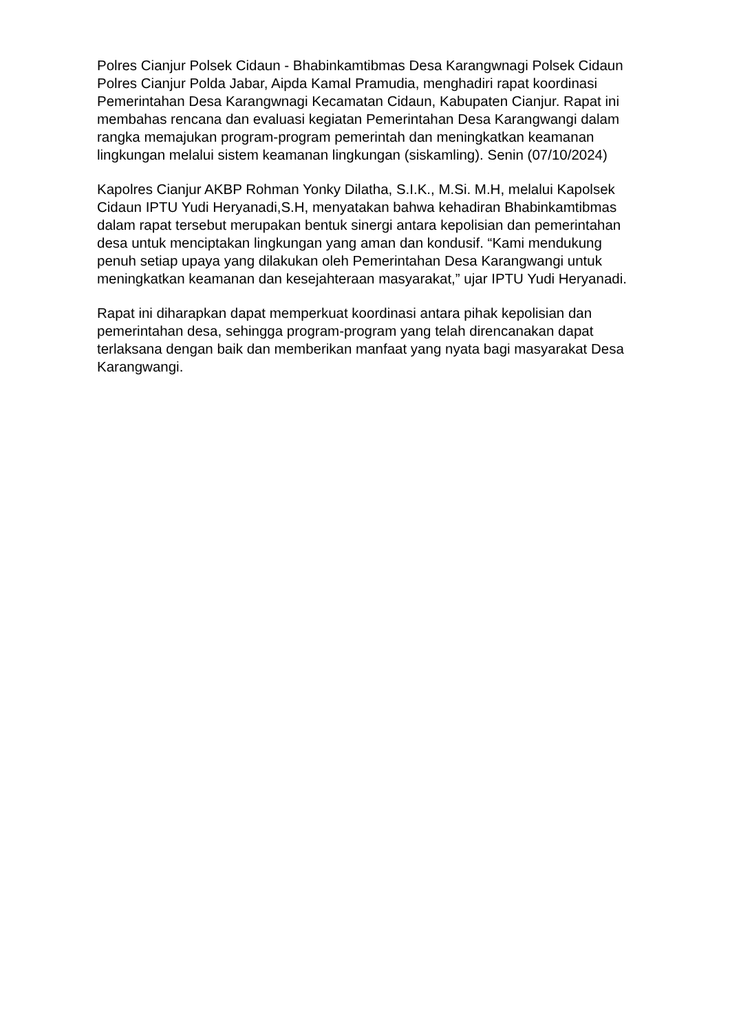Polres Cianjur Polsek Cidaun - Bhabinkamtibmas Desa Karangwnagi Polsek Cidaun Polres Cianjur Polda Jabar, Aipda Kamal Pramudia, menghadiri rapat koordinasi Pemerintahan Desa Karangwnagi Kecamatan Cidaun, Kabupaten Cianjur. Rapat ini membahas rencana dan evaluasi kegiatan Pemerintahan Desa Karangwangi dalam rangka memajukan program-program pemerintah dan meningkatkan keamanan lingkungan melalui sistem keamanan lingkungan (siskamling). Senin (07/10/2024)
Kapolres Cianjur AKBP Rohman Yonky Dilatha, S.I.K., M.Si. M.H, melalui Kapolsek Cidaun IPTU Yudi Heryanadi,S.H, menyatakan bahwa kehadiran Bhabinkamtibmas dalam rapat tersebut merupakan bentuk sinergi antara kepolisian dan pemerintahan desa untuk menciptakan lingkungan yang aman dan kondusif. “Kami mendukung penuh setiap upaya yang dilakukan oleh Pemerintahan Desa Karangwangi untuk meningkatkan keamanan dan kesejahteraan masyarakat,” ujar IPTU Yudi Heryanadi.
Rapat ini diharapkan dapat memperkuat koordinasi antara pihak kepolisian dan pemerintahan desa, sehingga program-program yang telah direncanakan dapat terlaksana dengan baik dan memberikan manfaat yang nyata bagi masyarakat Desa Karangwangi.